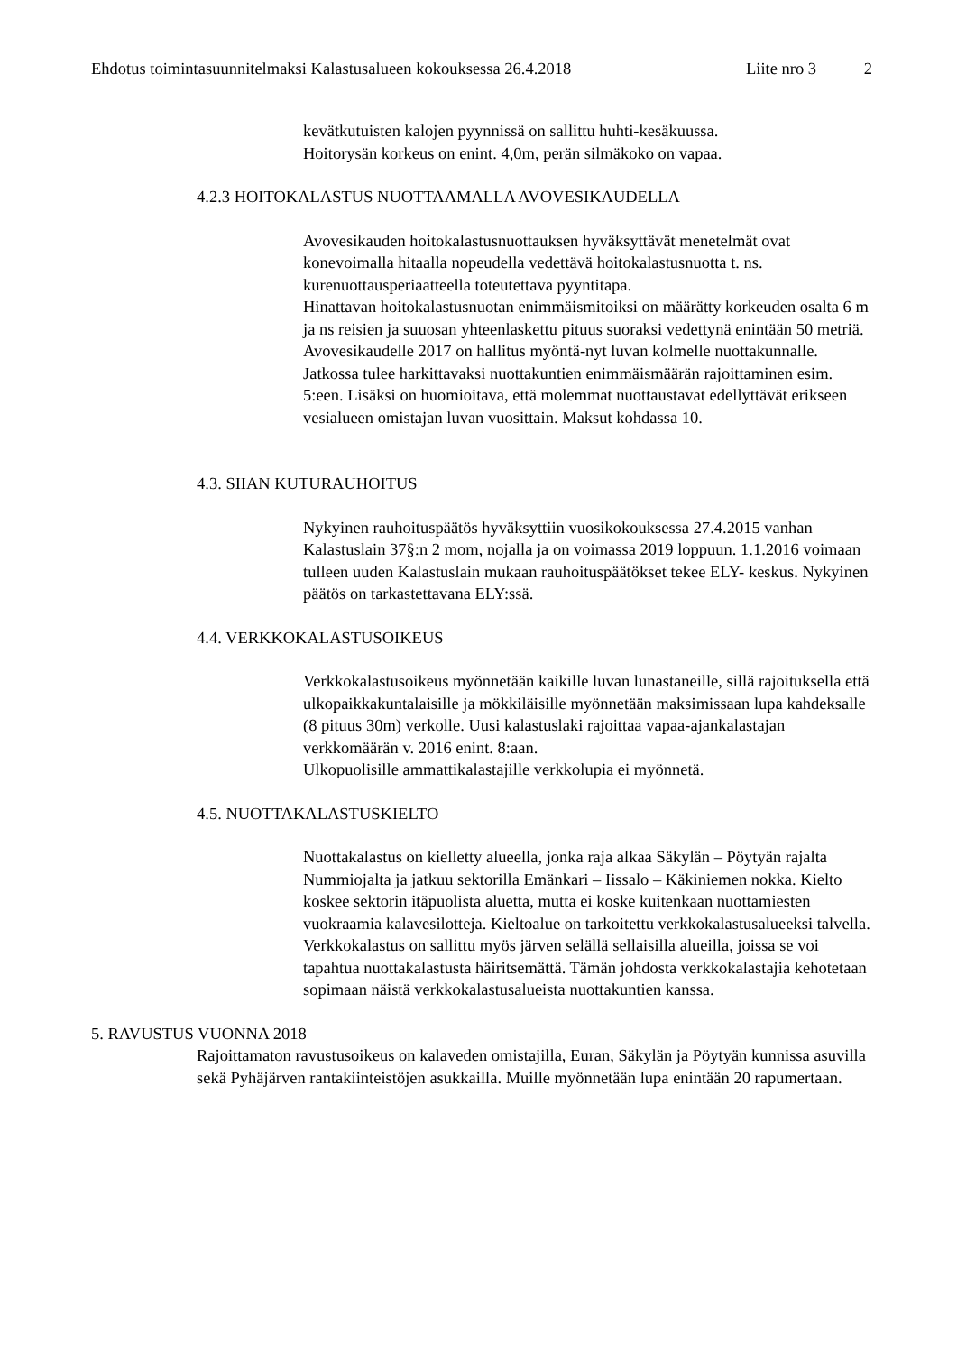Ehdotus toimintasuunnitelmaksi Kalastusalueen kokouksessa 26.4.2018 Liite nro 3 2
kevätkutuisten kalojen pyynnissä on sallittu huhti-kesäkuussa.
Hoitorysän korkeus on enint. 4,0m, perän silmäkoko on vapaa.
4.2.3 HOITOKALASTUS NUOTTAAMALLA AVOVESIKAUDELLA
Avovesikauden hoitokalastusnuottauksen hyväksyttävät menetelmät ovat konevoimalla hitaalla nopeudella vedettävä hoitokalastusnuotta t. ns. kurenuottausperiaatteella toteutettava pyyntitapa.
Hinattavan hoitokalastusnuotan enimmäismitoiksi on määrätty korkeuden osalta 6 m ja ns reisien ja suuosan yhteenlaskettu pituus suoraksi vedettynä enintään 50 metriä. Avovesikaudelle 2017 on hallitus myöntä-nyt luvan kolmelle nuottakunnalle. Jatkossa tulee harkittavaksi nuottakuntien enimmäismäärän rajoittaminen esim. 5:een. Lisäksi on huomioitava, että molemmat nuottaustavat edellyttävät erikseen vesialueen omistajan luvan vuosittain. Maksut kohdassa 10.
4.3. SIIAN KUTURAUHOITUS
Nykyinen rauhoituspäätös hyväksyttiin vuosikokouksessa 27.4.2015 vanhan Kalastuslain 37§:n 2 mom, nojalla ja on voimassa 2019 loppuun. 1.1.2016 voimaan tulleen uuden Kalastuslain mukaan rauhoituspäätökset tekee ELY- keskus. Nykyinen päätös on tarkastettavana ELY:ssä.
4.4. VERKKOKALASTUSOIKEUS
Verkkokalastusoikeus myönnetään kaikille luvan lunastaneille, sillä rajoituksella että ulkopaikkakuntalaisille ja mökkiläisille myönnetään maksimissaan lupa kahdeksalle (8 pituus 30m) verkolle. Uusi kalastuslaki rajoittaa vapaa-ajankalastajan verkkomäärän v. 2016 enint. 8:aan.
Ulkopuolisille ammattikalastajille verkkolupia ei myönnetä.
4.5. NUOTTAKALASTUSKIELTO
Nuottakalastus on kielletty alueella, jonka raja alkaa Säkylän – Pöytyän rajalta Nummiojalta ja jatkuu sektorilla Emänkari – Iissalo – Käkiniemen nokka. Kielto koskee sektorin itäpuolista aluetta, mutta ei koske kuitenkaan nuottamiesten vuokraamia kalavesilotteja. Kieltoalue on tarkoitettu verkkokalastusalueeksi talvella. Verkkokalastus on sallittu myös järven selällä sellaisilla alueilla, joissa se voi tapahtua nuottakalastusta häiritsemättä. Tämän johdosta verkkokalastajia kehotetaan sopimaan näistä verkkokalastusalueista nuottakuntien kanssa.
5. RAVUSTUS VUONNA 2018
Rajoittamaton ravustusoikeus on kalaveden omistajilla, Euran, Säkylän ja Pöytyän kunnissa asuvilla sekä Pyhäjärven rantakiinteistöjen asukkailla. Muille myönnetään lupa enintään 20 rapumertaan.